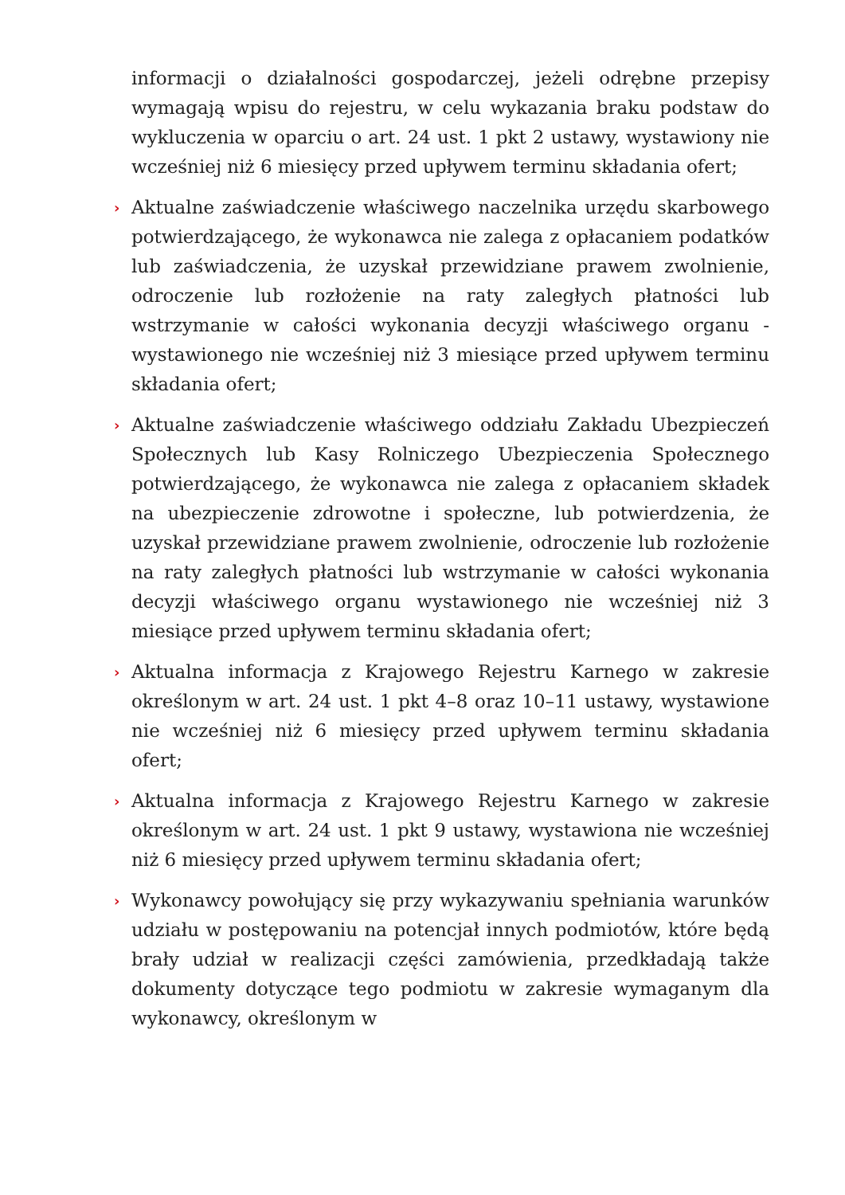informacji o działalności gospodarczej, jeżeli odrębne przepisy wymagają wpisu do rejestru, w celu wykazania braku podstaw do wykluczenia w oparciu o art. 24 ust. 1 pkt 2 ustawy, wystawiony nie wcześniej niż 6 miesięcy przed upływem terminu składania ofert;
› Aktualne zaświadczenie właściwego naczelnika urzędu skarbowego potwierdzającego, że wykonawca nie zalega z opłacaniem podatków lub zaświadczenia, że uzyskał przewidziane prawem zwolnienie, odroczenie lub rozłożenie na raty zaległych płatności lub wstrzymanie w całości wykonania decyzji właściwego organu - wystawionego nie wcześniej niż 3 miesiące przed upływem terminu składania ofert;
› Aktualne zaświadczenie właściwego oddziału Zakładu Ubezpieczeń Społecznych lub Kasy Rolniczego Ubezpieczenia Społecznego potwierdzającego, że wykonawca nie zalega z opłacaniem składek na ubezpieczenie zdrowotne i społeczne, lub potwierdzenia, że uzyskał przewidziane prawem zwolnienie, odroczenie lub rozłożenie na raty zaległych płatności lub wstrzymanie w całości wykonania decyzji właściwego organu wystawionego nie wcześniej niż 3 miesiące przed upływem terminu składania ofert;
› Aktualna informacja z Krajowego Rejestru Karnego w zakresie określonym w art. 24 ust. 1 pkt 4–8 oraz 10–11 ustawy, wystawione nie wcześniej niż 6 miesięcy przed upływem terminu składania ofert;
› Aktualna informacja z Krajowego Rejestru Karnego w zakresie określonym w art. 24 ust. 1 pkt 9 ustawy, wystawiona nie wcześniej niż 6 miesięcy przed upływem terminu składania ofert;
› Wykonawcy powołujący się przy wykazywaniu spełniania warunków udziału w postępowaniu na potencjał innych podmiotów, które będą brały udział w realizacji części zamówienia, przedkładają także dokumenty dotyczące tego podmiotu w zakresie wymaganym dla wykonawcy, określonym w